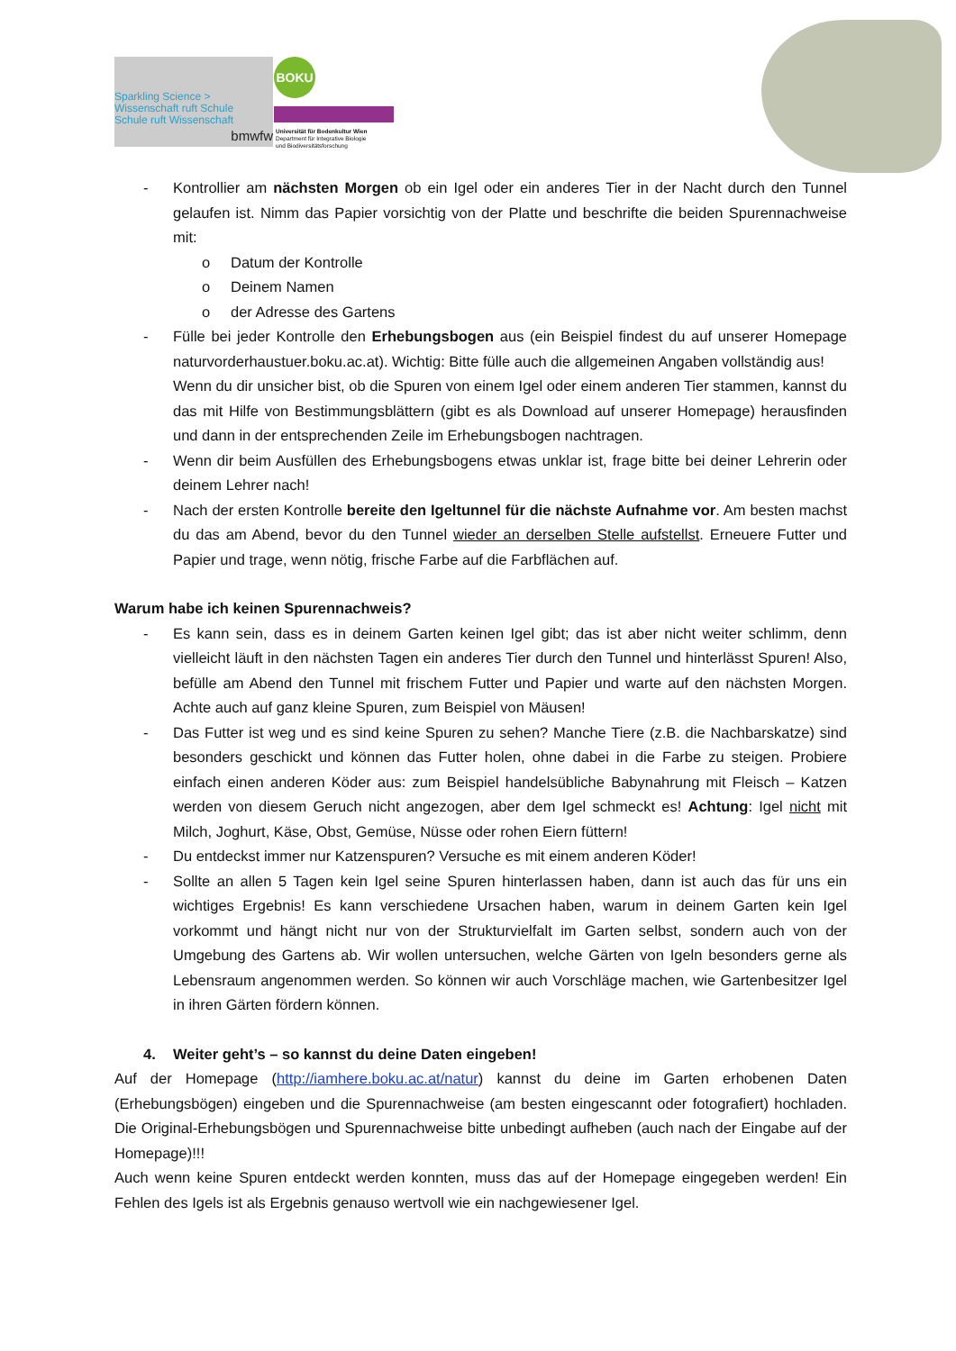Sparkling Science >
Wissenschaft ruft Schule
Schule ruft Wissenschaft
bmwfw
BOKU
Universität für Bodenkultur Wien
Department für Integrative Biologie
und Biodiversitätsforschung
- Kontrollier am nächsten Morgen ob ein Igel oder ein anderes Tier in der Nacht durch den Tunnel gelaufen ist. Nimm das Papier vorsichtig von der Platte und beschrifte die beiden Spurennachweise mit:
o Datum der Kontrolle
o Deinem Namen
o der Adresse des Gartens
- Fülle bei jeder Kontrolle den Erhebungsbogen aus (ein Beispiel findest du auf unserer Homepage naturvorderhaustuer.boku.ac.at). Wichtig: Bitte fülle auch die allgemeinen Angaben vollständig aus!
Wenn du dir unsicher bist, ob die Spuren von einem Igel oder einem anderen Tier stammen, kannst du das mit Hilfe von Bestimmungsblättern (gibt es als Download auf unserer Homepage) herausfinden und dann in der entsprechenden Zeile im Erhebungsbogen nachtragen.
- Wenn dir beim Ausfüllen des Erhebungsbogens etwas unklar ist, frage bitte bei deiner Lehrerin oder deinem Lehrer nach!
- Nach der ersten Kontrolle bereite den Igeltunnel für die nächste Aufnahme vor. Am besten machst du das am Abend, bevor du den Tunnel wieder an derselben Stelle aufstellst. Erneuere Futter und Papier und trage, wenn nötig, frische Farbe auf die Farbflächen auf.
Warum habe ich keinen Spurennachweis?
- Es kann sein, dass es in deinem Garten keinen Igel gibt; das ist aber nicht weiter schlimm, denn vielleicht läuft in den nächsten Tagen ein anderes Tier durch den Tunnel und hinterlässt Spuren! Also, befülle am Abend den Tunnel mit frischem Futter und Papier und warte auf den nächsten Morgen. Achte auch auf ganz kleine Spuren, zum Beispiel von Mäusen!
- Das Futter ist weg und es sind keine Spuren zu sehen? Manche Tiere (z.B. die Nachbarskatze) sind besonders geschickt und können das Futter holen, ohne dabei in die Farbe zu steigen. Probiere einfach einen anderen Köder aus: zum Beispiel handelsübliche Babynahrung mit Fleisch – Katzen werden von diesem Geruch nicht angezogen, aber dem Igel schmeckt es! Achtung: Igel nicht mit Milch, Joghurt, Käse, Obst, Gemüse, Nüsse oder rohen Eiern füttern!
- Du entdeckst immer nur Katzenspuren? Versuche es mit einem anderen Köder!
- Sollte an allen 5 Tagen kein Igel seine Spuren hinterlassen haben, dann ist auch das für uns ein wichtiges Ergebnis! Es kann verschiedene Ursachen haben, warum in deinem Garten kein Igel vorkommt und hängt nicht nur von der Strukturvielfalt im Garten selbst, sondern auch von der Umgebung des Gartens ab. Wir wollen untersuchen, welche Gärten von Igeln besonders gerne als Lebensraum angenommen werden. So können wir auch Vorschläge machen, wie Gartenbesitzer Igel in ihren Gärten fördern können.
4. Weiter geht’s – so kannst du deine Daten eingeben!
Auf der Homepage (http://iamhere.boku.ac.at/natur) kannst du deine im Garten erhobenen Daten (Erhebungsbögen) eingeben und die Spurennachweise (am besten eingescannt oder fotografiert) hochladen. Die Original-Erhebungsbögen und Spurennachweise bitte unbedingt aufheben (auch nach der Eingabe auf der Homepage)!!!
Auch wenn keine Spuren entdeckt werden konnten, muss das auf der Homepage eingegeben werden! Ein Fehlen des Igels ist als Ergebnis genauso wertvoll wie ein nachgewiesener Igel.